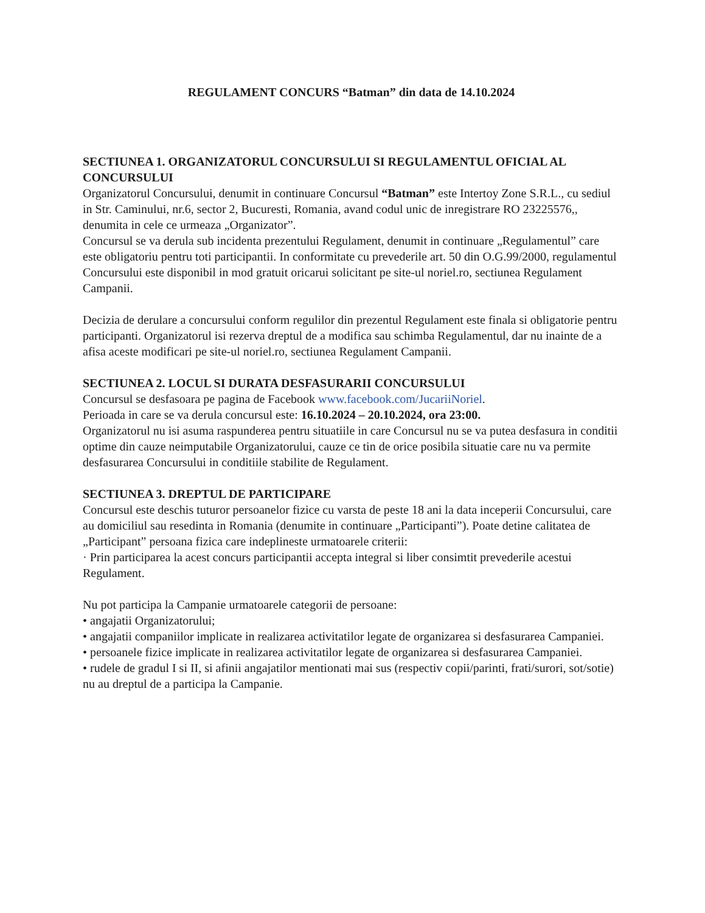REGULAMENT CONCURS “Batman” din data de 14.10.2024
SECTIUNEA 1. ORGANIZATORUL CONCURSULUI SI REGULAMENTUL OFICIAL AL CONCURSULUI
Organizatorul Concursului, denumit in continuare Concursul “Batman” este Intertoy Zone S.R.L., cu sediul in Str. Caminului, nr.6, sector 2, Bucuresti, Romania, avand codul unic de inregistrare RO 23225576,, denumita in cele ce urmeaza „Organizator”.
Concursul se va derula sub incidenta prezentului Regulament, denumit in continuare „Regulamentul” care este obligatoriu pentru toti participantii. In conformitate cu prevederile art. 50 din O.G.99/2000, regulamentul Concursului este disponibil in mod gratuit oricarui solicitant pe site-ul noriel.ro, sectiunea Regulament Campanii.
Decizia de derulare a concursului conform regulilor din prezentul Regulament este finala si obligatorie pentru participanti. Organizatorul isi rezerva dreptul de a modifica sau schimba Regulamentul, dar nu inainte de a afisa aceste modificari pe site-ul noriel.ro, sectiunea Regulament Campanii.
SECTIUNEA 2. LOCUL SI DURATA DESFASURARII CONCURSULUI
Concursul se desfasoara pe pagina de Facebook www.facebook.com/JucariiNoriel.
Perioada in care se va derula concursul este: 16.10.2024 – 20.10.2024, ora 23:00.
Organizatorul nu isi asuma raspunderea pentru situatiile in care Concursul nu se va putea desfasura in conditii optime din cauze neimputabile Organizatorului, cauze ce tin de orice posibila situatie care nu va permite desfasurarea Concursului in conditiile stabilite de Regulament.
SECTIUNEA 3. DREPTUL DE PARTICIPARE
Concursul este deschis tuturor persoanelor fizice cu varsta de peste 18 ani la data inceperii Concursului, care au domiciliul sau resedinta in Romania (denumite in continuare „Participanti”). Poate detine calitatea de „Participant” persoana fizica care indeplineste urmatoarele criterii:
· Prin participarea la acest concurs participantii accepta integral si liber consimtit prevederile acestui Regulament.
Nu pot participa la Campanie urmatoarele categorii de persoane:
• angajatii Organizatorului;
• angajatii companiilor implicate in realizarea activitatilor legate de organizarea si desfasurarea Campaniei.
• persoanele fizice implicate in realizarea activitatilor legate de organizarea si desfasurarea Campaniei.
• rudele de gradul I si II, si afinii angajatilor mentionati mai sus (respectiv copii/parinti, frati/surori, sot/sotie) nu au dreptul de a participa la Campanie.